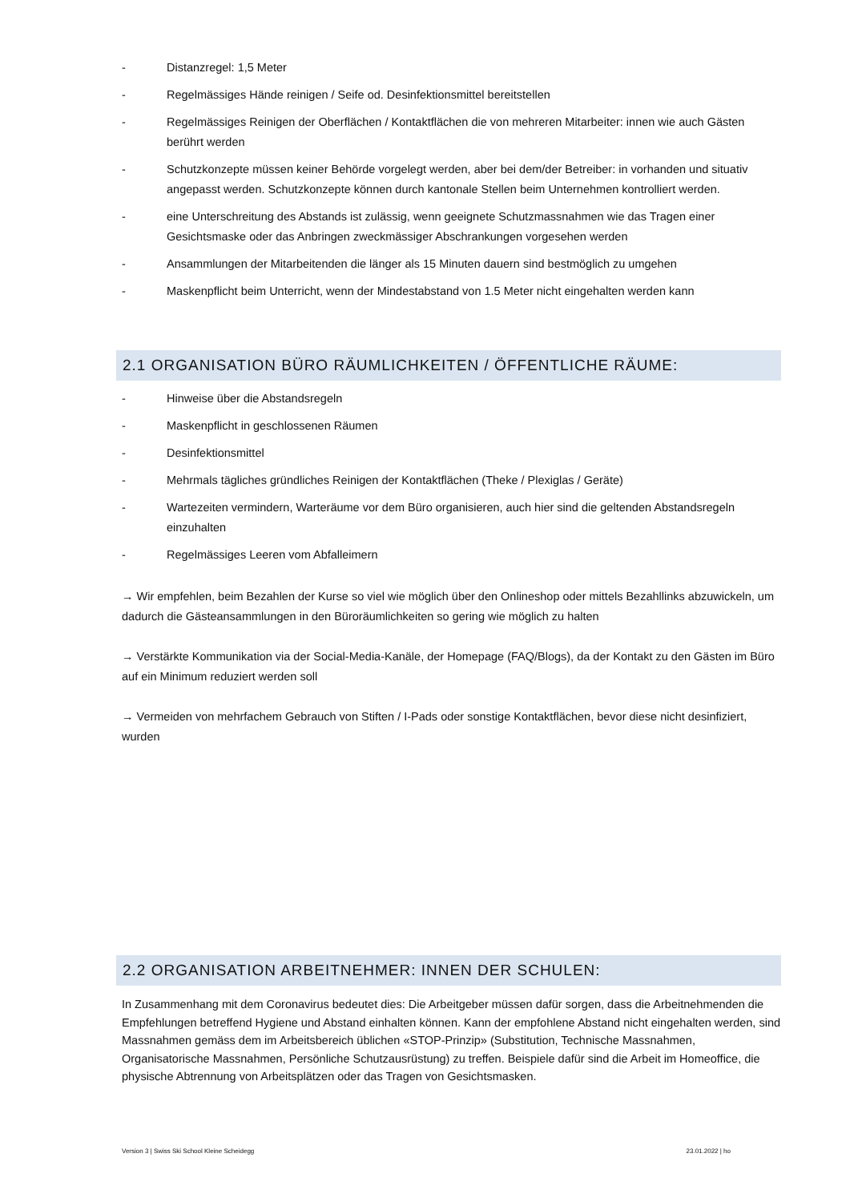- Distanzregel: 1,5 Meter
- Regelmässiges Hände reinigen / Seife od. Desinfektionsmittel bereitstellen
- Regelmässiges Reinigen der Oberflächen / Kontaktflächen die von mehreren Mitarbeiter: innen wie auch Gästen berührt werden
- Schutzkonzepte müssen keiner Behörde vorgelegt werden, aber bei dem/der Betreiber: in vorhanden und situativ angepasst werden. Schutzkonzepte können durch kantonale Stellen beim Unternehmen kontrolliert werden.
- eine Unterschreitung des Abstands ist zulässig, wenn geeignete Schutzmassnahmen wie das Tragen einer Gesichtsmaske oder das Anbringen zweckmässiger Abschrankungen vorgesehen werden
- Ansammlungen der Mitarbeitenden die länger als 15 Minuten dauern sind bestmöglich zu umgehen
- Maskenpflicht beim Unterricht, wenn der Mindestabstand von 1.5 Meter nicht eingehalten werden kann
2.1 ORGANISATION BÜRO RÄUMLICHKEITEN / ÖFFENTLICHE RÄUME:
- Hinweise über die Abstandsregeln
- Maskenpflicht in geschlossenen Räumen
- Desinfektionsmittel
- Mehrmals tägliches gründliches Reinigen der Kontaktflächen (Theke / Plexiglas / Geräte)
- Wartezeiten vermindern, Warteräume vor dem Büro organisieren, auch hier sind die geltenden Abstandsregeln einzuhalten
- Regelmässiges Leeren vom Abfalleimern
→ Wir empfehlen, beim Bezahlen der Kurse so viel wie möglich über den Onlineshop oder mittels Bezahllinks abzuwickeln, um dadurch die Gästeansammlungen in den Büroräumlichkeiten so gering wie möglich zu halten
→ Verstärkte Kommunikation via der Social-Media-Kanäle, der Homepage (FAQ/Blogs), da der Kontakt zu den Gästen im Büro auf ein Minimum reduziert werden soll
→ Vermeiden von mehrfachem Gebrauch von Stiften / I-Pads oder sonstige Kontaktflächen, bevor diese nicht desinfiziert, wurden
2.2 ORGANISATION ARBEITNEHMER: INNEN DER SCHULEN:
In Zusammenhang mit dem Coronavirus bedeutet dies: Die Arbeitgeber müssen dafür sorgen, dass die Arbeitnehmenden die Empfehlungen betreffend Hygiene und Abstand einhalten können. Kann der empfohlene Abstand nicht eingehalten werden, sind Massnahmen gemäss dem im Arbeitsbereich üblichen «STOP-Prinzip» (Substitution, Technische Massnahmen, Organisatorische Massnahmen, Persönliche Schutzausrüstung) zu treffen. Beispiele dafür sind die Arbeit im Homeoffice, die physische Abtrennung von Arbeitsplätzen oder das Tragen von Gesichtsmasken.
Version 3 | Swiss Ski School Kleine Scheidegg 23.01.2022 | ho